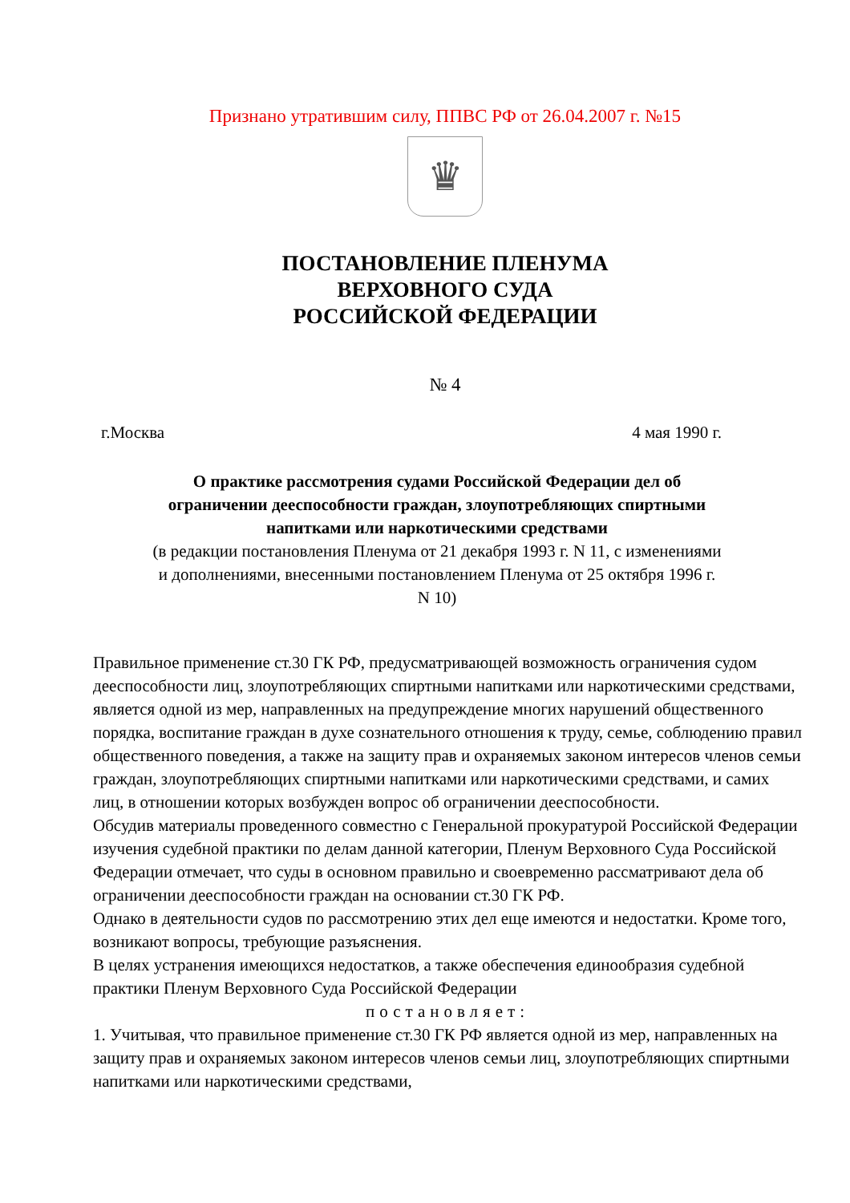Признано утратившим силу, ППВС РФ от 26.04.2007 г. №15
♛
ПОСТАНОВЛЕНИЕ ПЛЕНУМА
ВЕРХОВНОГО СУДА
РОССИЙСКОЙ ФЕДЕРАЦИИ
№ 4
г.Москва 4 мая 1990 г.
О практике рассмотрения судами Российской Федерации дел об ограничении дееспособности граждан, злоупотребляющих спиртными напитками или наркотическими средствами
(в редакции постановления Пленума от 21 декабря 1993 г. N 11, с изменениями и дополнениями, внесенными постановлением Пленума от 25 октября 1996 г. N 10)
Правильное применение ст.30 ГК РФ, предусматривающей возможность ограничения судом дееспособности лиц, злоупотребляющих спиртными напитками или наркотическими средствами, является одной из мер, направленных на предупреждение многих нарушений общественного порядка, воспитание граждан в духе сознательного отношения к труду, семье, соблюдению правил общественного поведения, а также на защиту прав и охраняемых законом интересов членов семьи граждан, злоупотребляющих спиртными напитками или наркотическими средствами, и самих лиц, в отношении которых возбужден вопрос об ограничении дееспособности.
Обсудив материалы проведенного совместно с Генеральной прокуратурой Российской Федерации изучения судебной практики по делам данной категории, Пленум Верховного Суда Российской Федерации отмечает, что суды в основном правильно и своевременно рассматривают дела об ограничении дееспособности граждан на основании ст.30 ГК РФ.
Однако в деятельности судов по рассмотрению этих дел еще имеются и недостатки. Кроме того, возникают вопросы, требующие разъяснения.
В целях устранения имеющихся недостатков, а также обеспечения единообразия судебной практики Пленум Верховного Суда Российской Федерации
постановляет:
1. Учитывая, что правильное применение ст.30 ГК РФ является одной из мер, направленных на защиту прав и охраняемых законом интересов членов семьи лиц, злоупотребляющих спиртными напитками или наркотическими средствами,